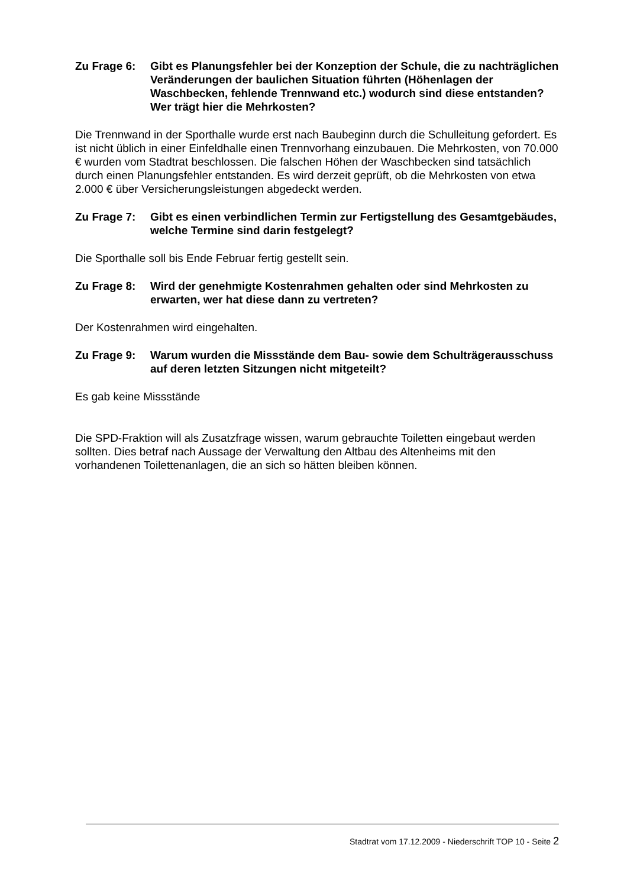Zu Frage 6: Gibt es Planungsfehler bei der Konzeption der Schule, die zu nachträglichen Veränderungen der baulichen Situation führten (Höhenlagen der Waschbecken, fehlende Trennwand etc.) wodurch sind diese entstanden? Wer trägt hier die Mehrkosten?
Die Trennwand in der Sporthalle wurde erst nach Baubeginn durch die Schulleitung gefordert. Es ist nicht üblich in einer Einfeldhalle einen Trennvorhang einzubauen. Die Mehrkosten, von 70.000 € wurden vom Stadtrat beschlossen. Die falschen Höhen der Waschbecken sind tatsächlich durch einen Planungsfehler entstanden. Es wird derzeit geprüft, ob die Mehrkosten von etwa 2.000 € über Versicherungsleistungen abgedeckt werden.
Zu Frage 7: Gibt es einen verbindlichen Termin zur Fertigstellung des Gesamtgebäudes, welche Termine sind darin festgelegt?
Die Sporthalle soll bis Ende Februar fertig gestellt sein.
Zu Frage 8: Wird der genehmigte Kostenrahmen gehalten oder sind Mehrkosten zu erwarten, wer hat diese dann zu vertreten?
Der Kostenrahmen wird eingehalten.
Zu Frage 9: Warum wurden die Missstände dem Bau- sowie dem Schulträgerausschuss auf deren letzten Sitzungen nicht mitgeteilt?
Es gab keine Missstände
Die SPD-Fraktion will als Zusatzfrage wissen, warum gebrauchte Toiletten eingebaut werden sollten. Dies betraf nach Aussage der Verwaltung den Altbau des Altenheims mit den vorhandenen Toilettenanlagen, die an sich so hätten bleiben können.
Stadtrat vom 17.12.2009 - Niederschrift TOP 10 - Seite 2